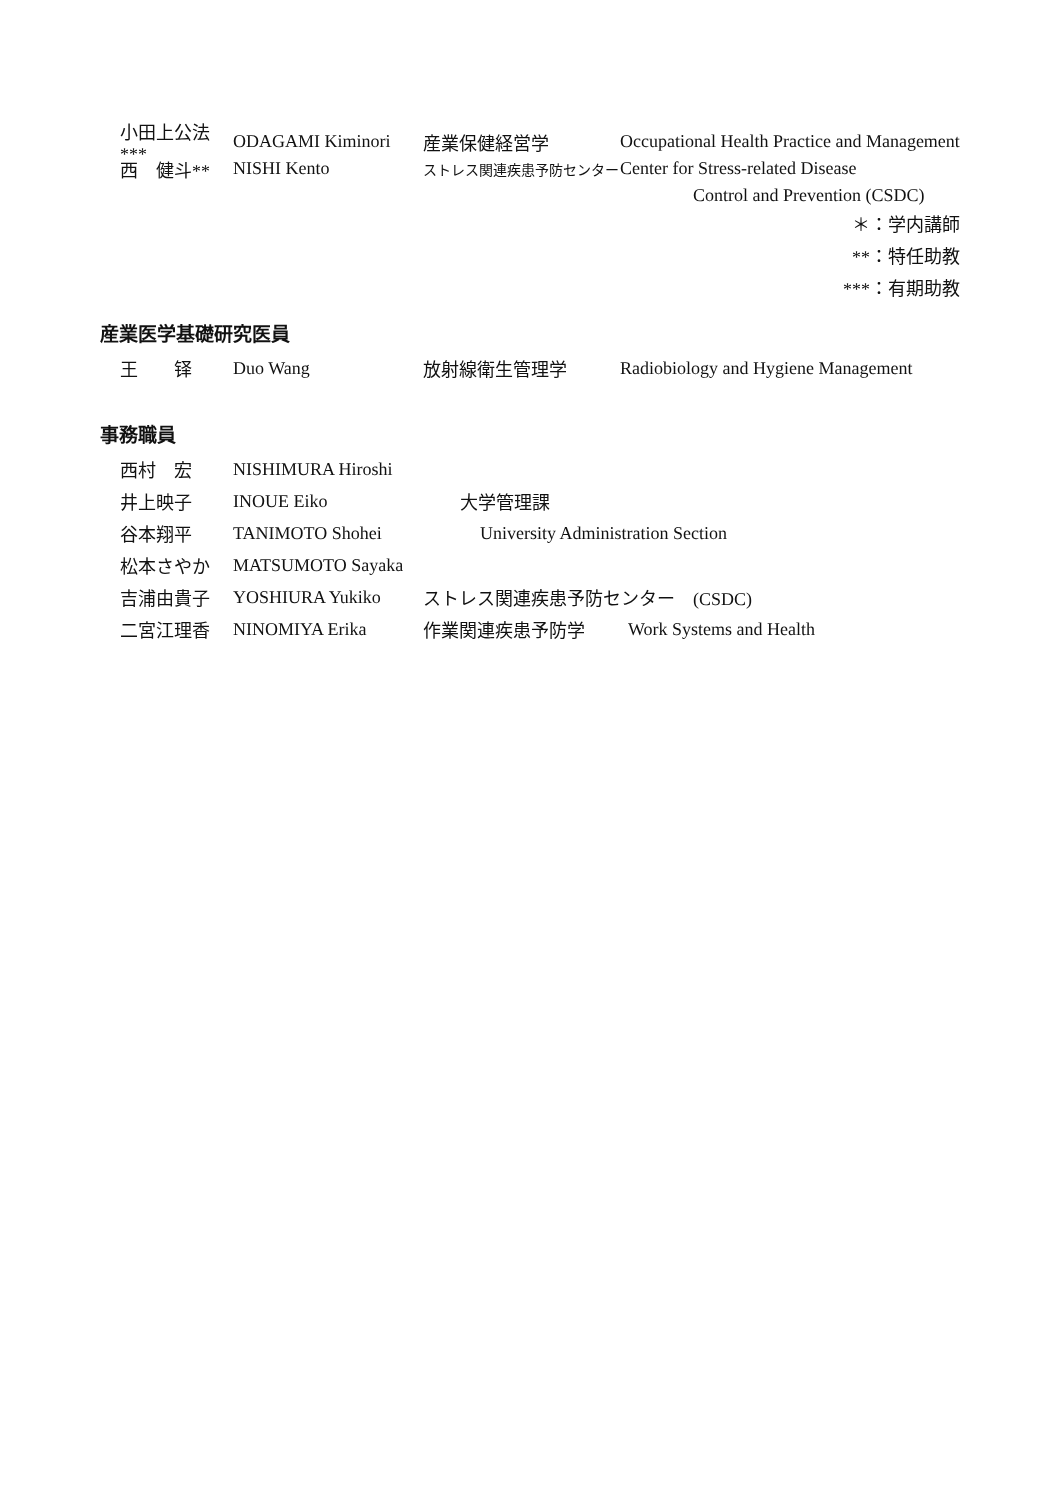小田上公法*** ODAGAMI Kiminori 産業保健経営学 Occupational Health Practice and Management
西　健斗** NISHI Kento ストレス関連疾患予防センター Center for Stress-related Disease
Control and Prevention (CSDC)
＊：学内講師
**：特任助教
***：有期助教
産業医学基礎研究医員
王　　铎 Duo Wang 放射線衛生管理学 Radiobiology and Hygiene Management
事務職員
西村　宏 NISHIMURA Hiroshi
井上映子 INOUE Eiko 大学管理課
谷本翔平 TANIMOTO Shohei University Administration Section
松本さやか MATSUMOTO Sayaka
吉浦由貴子 YOSHIURA Yukiko ストレス関連疾患予防センター　(CSDC)
二宮江理香 NINOMIYA Erika 作業関連疾患予防学 Work Systems and Health